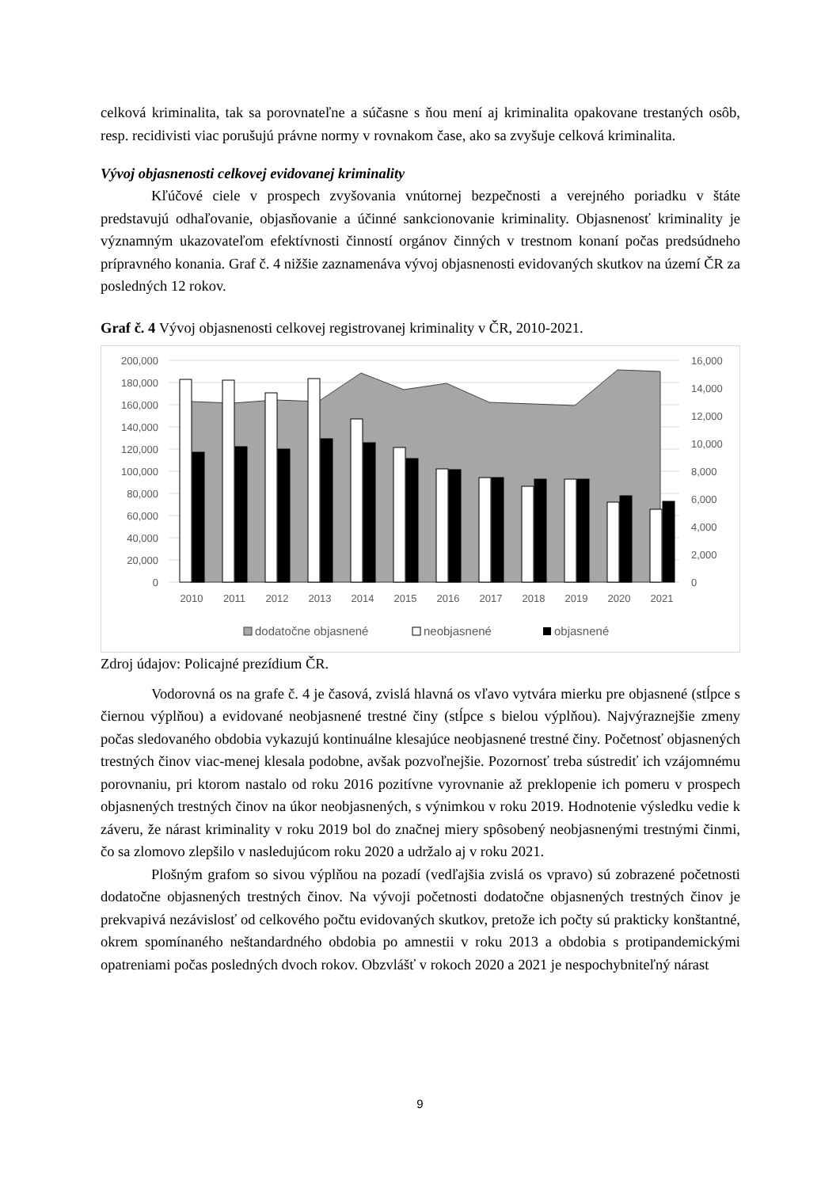celková kriminalita, tak sa porovnateľne a súčasne s ňou mení aj kriminalita opakovane trestaných osôb, resp. recidivisti viac porušujú právne normy v rovnakom čase, ako sa zvyšuje celková kriminalita.
Vývoj objasnenosti celkovej evidovanej kriminality
Kľúčové ciele v prospech zvyšovania vnútornej bezpečnosti a verejného poriadku v štáte predstavujú odhaľovanie, objasňovanie a účinné sankcionovanie kriminality. Objasnenosť kriminality je významným ukazovateľom efektívnosti činností orgánov činných v trestnom konaní počas predsúdneho prípravného konania. Graf č. 4 nižšie zaznamenáva vývoj objasnenosti evidovaných skutkov na území ČR za posledných 12 rokov.
Graf č. 4 Vývoj objasnenosti celkovej registrovanej kriminality v ČR, 2010-2021.
200,000
180,000
160,000
140,000
120,000
100,000
80,000
60,000
40,000
20,000
0
16,000
14,000
12,000
10,000
8,000
6,000
4,000
2,000
0
2010
2011
2012
2013
2014
2015
2016
2017
2018
2019
2020
2021
dodatočne objasnené
neobjasnené
objasnené
Zdroj údajov: Policajné prezídium ČR.
Vodorovná os na grafe č. 4 je časová, zvislá hlavná os vľavo vytvára mierku pre objasnené (stĺpce s čiernou výplňou) a evidované neobjasnené trestné činy (stĺpce s bielou výplňou). Najvýraznejšie zmeny počas sledovaného obdobia vykazujú kontinuálne klesajúce neobjasnené trestné činy. Početnosť objasnených trestných činov viac-menej klesala podobne, avšak pozvoľnejšie. Pozornosť treba sústrediť ich vzájomnému porovnaniu, pri ktorom nastalo od roku 2016 pozitívne vyrovnanie až preklopenie ich pomeru v prospech objasnených trestných činov na úkor neobjasnených, s výnimkou v roku 2019. Hodnotenie výsledku vedie k záveru, že nárast kriminality v roku 2019 bol do značnej miery spôsobený neobjasnenými trestnými činmi, čo sa zlomovo zlepšilo v nasledujúcom roku 2020 a udržalo aj v roku 2021.
Plošným grafom so sivou výplňou na pozadí (vedľajšia zvislá os vpravo) sú zobrazené početnosti dodatočne objasnených trestných činov. Na vývoji početnosti dodatočne objasnených trestných činov je prekvapivá nezávislosť od celkového počtu evidovaných skutkov, pretože ich počty sú prakticky konštantné, okrem spomínaného neštandardného obdobia po amnestii v roku 2013 a obdobia s protipandemickými opatreniami počas posledných dvoch rokov. Obzvlášť v rokoch 2020 a 2021 je nespochybniteľný nárast
9